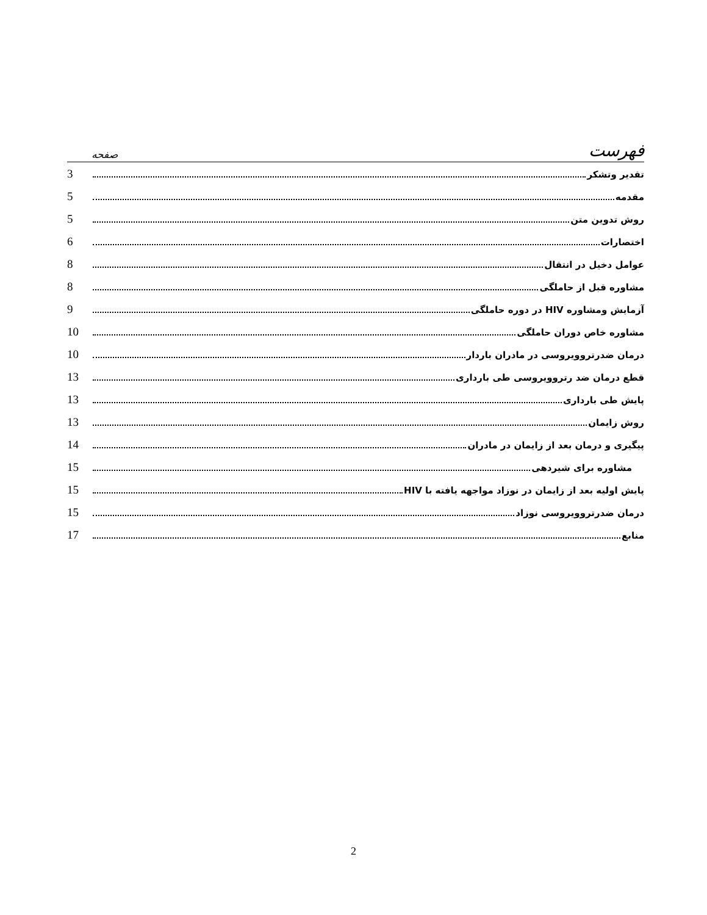فهرست صفحه
تقدیر وتشکر 3
مقدمه 5
روش تدوین متن 5
اختصارات 6
عوامل دخیل در انتقال 8
مشاوره قبل از حاملگی 8
آزمایش ومشاوره HIV در دوره حاملگی 9
مشاوره خاص دوران حاملگی 10
درمان ضدرتروویروسی در مادران باردار 10
قطع درمان ضد رتروویروسی طی بارداری 13
پایش طی بارداری 13
روش زایمان 13
پیگیری و درمان بعد از زایمان در مادران 14
مشاوره برای شیردهی 15
پایش اولیه بعد از زایمان در نوزاد مواجهه یافته با HIV 15
درمان ضدرتروویروسی نوزاد 15
منابع 17
2